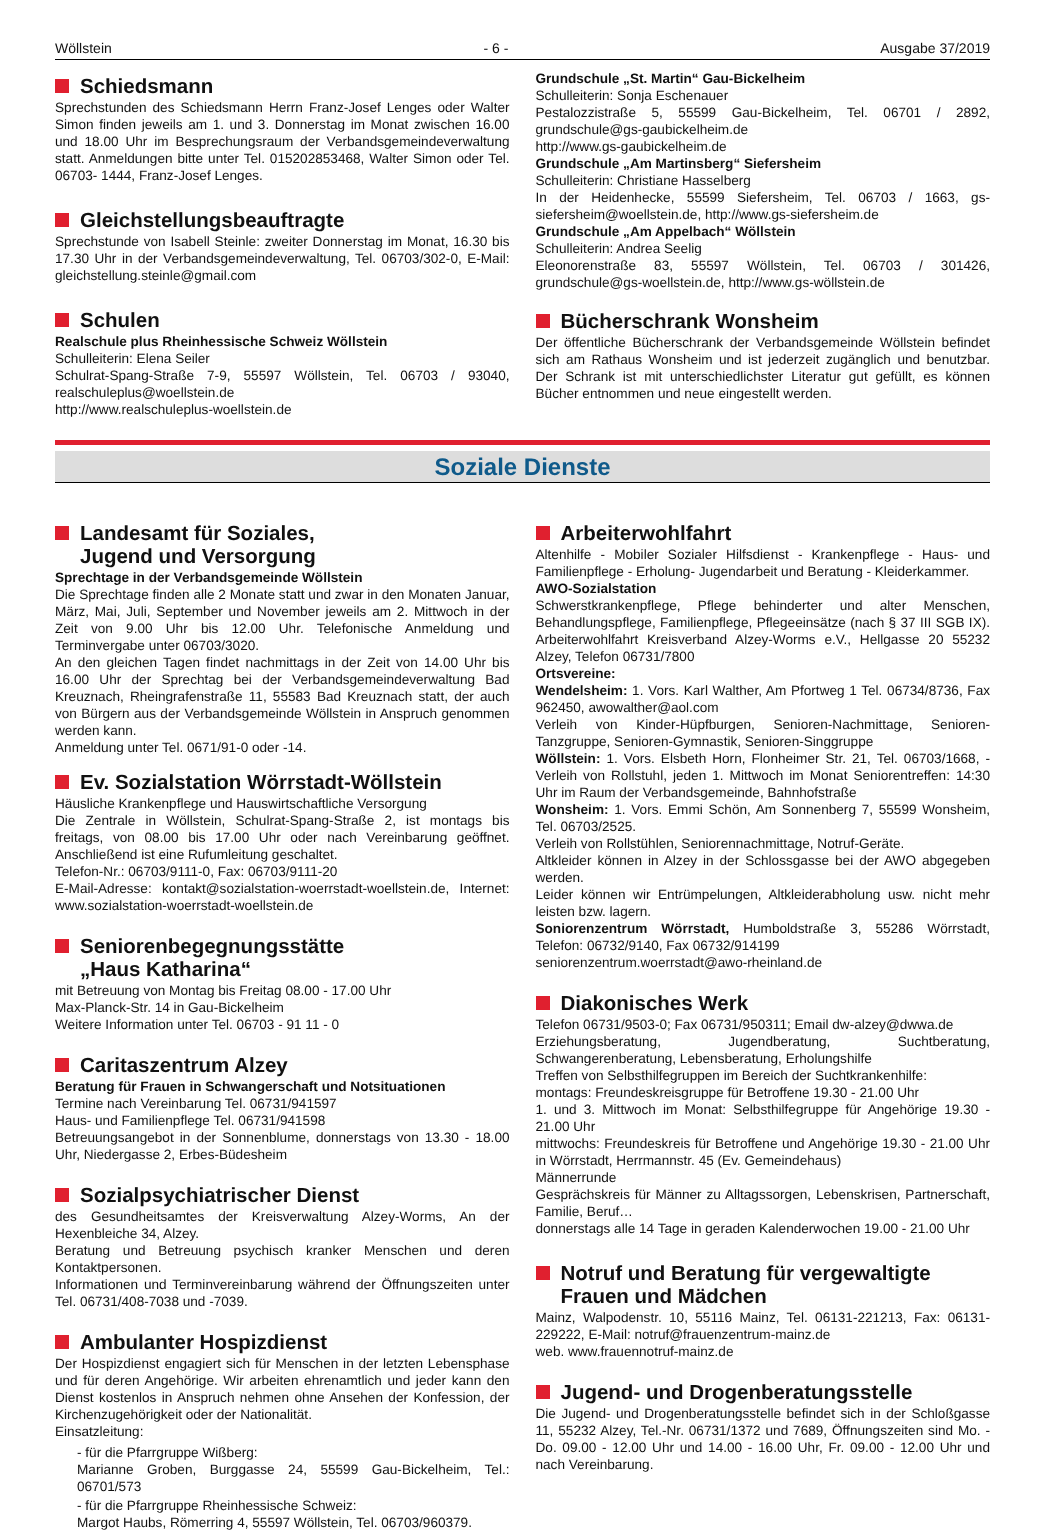Wöllstein - 6 - Ausgabe 37/2019
Schiedsmann
Sprechstunden des Schiedsmann Herrn Franz-Josef Lenges oder Walter Simon finden jeweils am 1. und 3. Donnerstag im Monat zwischen 16.00 und 18.00 Uhr im Besprechungsraum der Verbandsgemeindeverwaltung statt. Anmeldungen bitte unter Tel. 015202853468, Walter Simon oder Tel. 06703- 1444, Franz-Josef Lenges.
Gleichstellungsbeauftragte
Sprechstunde von Isabell Steinle: zweiter Donnerstag im Monat, 16.30 bis 17.30 Uhr in der Verbandsgemeindeverwaltung, Tel. 06703/302-0, E-Mail: gleichstellung.steinle@gmail.com
Schulen
Realschule plus Rheinhessische Schweiz Wöllstein
Schulleiterin: Elena Seiler
Schulrat-Spang-Straße 7-9, 55597 Wöllstein, Tel. 06703 / 93040, realschuleplus@woellstein.de
http://www.realschuleplus-woellstein.de
Grundschule „St. Martin“ Gau-Bickelheim
Schulleiterin: Sonja Eschenauer
Pestalozzistraße 5, 55599 Gau-Bickelheim, Tel. 06701 / 2892, grundschule@gs-gaubickelheim.de
http://www.gs-gaubickelheim.de
Grundschule „Am Martinsberg“ Siefersheim
Schulleiterin: Christiane Hasselberg
In der Heidenhecke, 55599 Siefersheim, Tel. 06703 / 1663, gs-siefersheim@woellstein.de, http://www.gs-siefersheim.de
Grundschule „Am Appelbach“ Wöllstein
Schulleiterin: Andrea Seelig
Eleonorenstraße 83, 55597 Wöllstein, Tel. 06703 / 301426, grundschule@gs-woellstein.de, http://www.gs-wöllstein.de
Bücherschrank Wonsheim
Der öffentliche Bücherschrank der Verbandsgemeinde Wöllstein befindet sich am Rathaus Wonsheim und ist jederzeit zugänglich und benutzbar. Der Schrank ist mit unterschiedlichster Literatur gut gefüllt, es können Bücher entnommen und neue eingestellt werden.
Soziale Dienste
Landesamt für Soziales,
Jugend und Versorgung
Sprechtage in der Verbandsgemeinde Wöllstein
Die Sprechtage finden alle 2 Monate statt und zwar in den Monaten Januar, März, Mai, Juli, September und November jeweils am 2. Mittwoch in der Zeit von 9.00 Uhr bis 12.00 Uhr. Telefonische Anmeldung und Terminvergabe unter 06703/3020.
An den gleichen Tagen findet nachmittags in der Zeit von 14.00 Uhr bis 16.00 Uhr der Sprechtag bei der Verbandsgemeindeverwaltung Bad Kreuznach, Rheingrafenstraße 11, 55583 Bad Kreuznach statt, der auch von Bürgern aus der Verbandsgemeinde Wöllstein in Anspruch genommen werden kann.
Anmeldung unter Tel. 0671/91-0 oder -14.
Ev. Sozialstation Wörrstadt-Wöllstein
Häusliche Krankenpflege und Hauswirtschaftliche Versorgung
Die Zentrale in Wöllstein, Schulrat-Spang-Straße 2, ist montags bis freitags, von 08.00 bis 17.00 Uhr oder nach Vereinbarung geöffnet. Anschließend ist eine Rufumleitung geschaltet.
Telefon-Nr.: 06703/9111-0, Fax: 06703/9111-20
E-Mail-Adresse: kontakt@sozialstation-woerrstadt-woellstein.de, Internet: www.sozialstation-woerrstadt-woellstein.de
Seniorenbegegnungsstätte
„Haus Katharina“
mit Betreuung von Montag bis Freitag 08.00 - 17.00 Uhr
Max-Planck-Str. 14 in Gau-Bickelheim
Weitere Information unter Tel. 06703 - 91 11 - 0
Caritaszentrum Alzey
Beratung für Frauen in Schwangerschaft und Notsituationen
Termine nach Vereinbarung Tel. 06731/941597
Haus- und Familienpflege Tel. 06731/941598
Betreuungsangebot in der Sonnenblume, donnerstags von 13.30 - 18.00 Uhr, Niedergasse 2, Erbes-Büdesheim
Sozialpsychiatrischer Dienst
des Gesundheitsamtes der Kreisverwaltung Alzey-Worms, An der Hexenbleiche 34, Alzey.
Beratung und Betreuung psychisch kranker Menschen und deren Kontaktpersonen.
Informationen und Terminvereinbarung während der Öffnungszeiten unter Tel. 06731/408-7038 und -7039.
Ambulanter Hospizdienst
Der Hospizdienst engagiert sich für Menschen in der letzten Lebensphase und für deren Angehörige. Wir arbeiten ehrenamtlich und jeder kann den Dienst kostenlos in Anspruch nehmen ohne Ansehen der Konfession, der Kirchenzugehörigkeit oder der Nationalität.
Einsatzleitung:
- für die Pfarrgruppe Wißberg:
Marianne Groben, Burggasse 24, 55599 Gau-Bickelheim, Tel.: 06701/573
- für die Pfarrgruppe Rheinhessische Schweiz:
Margot Haubs, Römerring 4, 55597 Wöllstein, Tel. 06703/960379.
Arbeiterwohlfahrt
Altenhilfe - Mobiler Sozialer Hilfsdienst - Krankenpflege - Haus- und Familienpflege - Erholung- Jugendarbeit und Beratung - Kleiderkammer.
AWO-Sozialstation
Schwerstkrankenpflege, Pflege behinderter und alter Menschen, Behandlungspflege, Familienpflege, Pflegeeinsätze (nach § 37 III SGB IX). Arbeiterwohlfahrt Kreisverband Alzey-Worms e.V., Hellgasse 20 55232 Alzey, Telefon 06731/7800
Ortsvereine:
Wendelsheim: 1. Vors. Karl Walther, Am Pfortweg 1 Tel. 06734/8736, Fax 962450, awowalther@aol.com
Verleih von Kinder-Hüpfburgen, Senioren-Nachmittage, Senioren-Tanzgruppe, Senioren-Gymnastik, Senioren-Singgruppe
Wöllstein: 1. Vors. Elsbeth Horn, Flonheimer Str. 21, Tel. 06703/1668, - Verleih von Rollstuhl, jeden 1. Mittwoch im Monat Seniorentreffen: 14:30 Uhr im Raum der Verbandsgemeinde, Bahnhofstraße
Wonsheim: 1. Vors. Emmi Schön, Am Sonnenberg 7, 55599 Wonsheim, Tel. 06703/2525.
Verleih von Rollstühlen, Seniorennachmittage, Notruf-Geräte.
Altkleider können in Alzey in der Schlossgasse bei der AWO abgegeben werden.
Leider können wir Entrümpelungen, Altkleiderabholung usw. nicht mehr leisten bzw. lagern.
Soniorenzentrum Wörrstadt, Humboldstraße 3, 55286 Wörrstadt, Telefon: 06732/9140, Fax 06732/914199
seniorenzentrum.woerrstadt@awo-rheinland.de
Diakonisches Werk
Telefon 06731/9503-0; Fax 06731/950311; Email dw-alzey@dwwa.de
Erziehungsberatung, Jugendberatung, Suchtberatung, Schwangerenberatung, Lebensberatung, Erholungshilfe
Treffen von Selbsthilfegruppen im Bereich der Suchtkrankenhilfe:
montags: Freundeskreisgruppe für Betroffene 19.30 - 21.00 Uhr
1. und 3. Mittwoch im Monat: Selbsthilfegruppe für Angehörige 19.30 - 21.00 Uhr
mittwochs: Freundeskreis für Betroffene und Angehörige 19.30 - 21.00 Uhr in Wörrstadt, Herrmannstr. 45 (Ev. Gemeindehaus)
Männerrunde
Gesprächskreis für Männer zu Alltagssorgen, Lebenskrisen, Partnerschaft, Familie, Beruf…
donnerstags alle 14 Tage in geraden Kalenderwochen 19.00 - 21.00 Uhr
Notruf und Beratung für vergewaltigte
Frauen und Mädchen
Mainz, Walpodenstr. 10, 55116 Mainz, Tel. 06131-221213, Fax: 06131-229222, E-Mail: notruf@frauenzentrum-mainz.de
web. www.frauennotruf-mainz.de
Jugend- und Drogenberatungsstelle
Die Jugend- und Drogenberatungsstelle befindet sich in der Schloßgasse 11, 55232 Alzey, Tel.-Nr. 06731/1372 und 7689, Öffnungszeiten sind Mo. - Do. 09.00 - 12.00 Uhr und 14.00 - 16.00 Uhr, Fr. 09.00 - 12.00 Uhr und nach Vereinbarung.